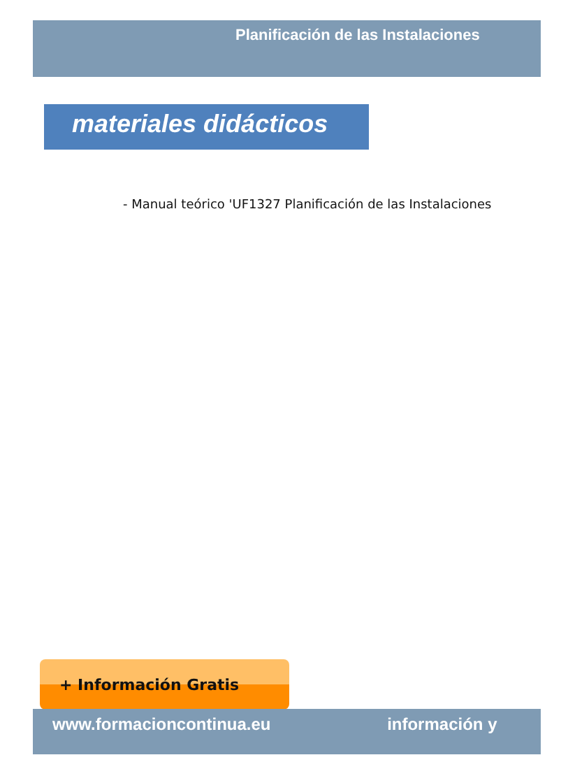Planificación de las Instalaciones
materiales didácticos
- Manual teórico 'UF1327 Planificación de las Instalaciones
+ Información Gratis
www.formacioncontinua.eu información y